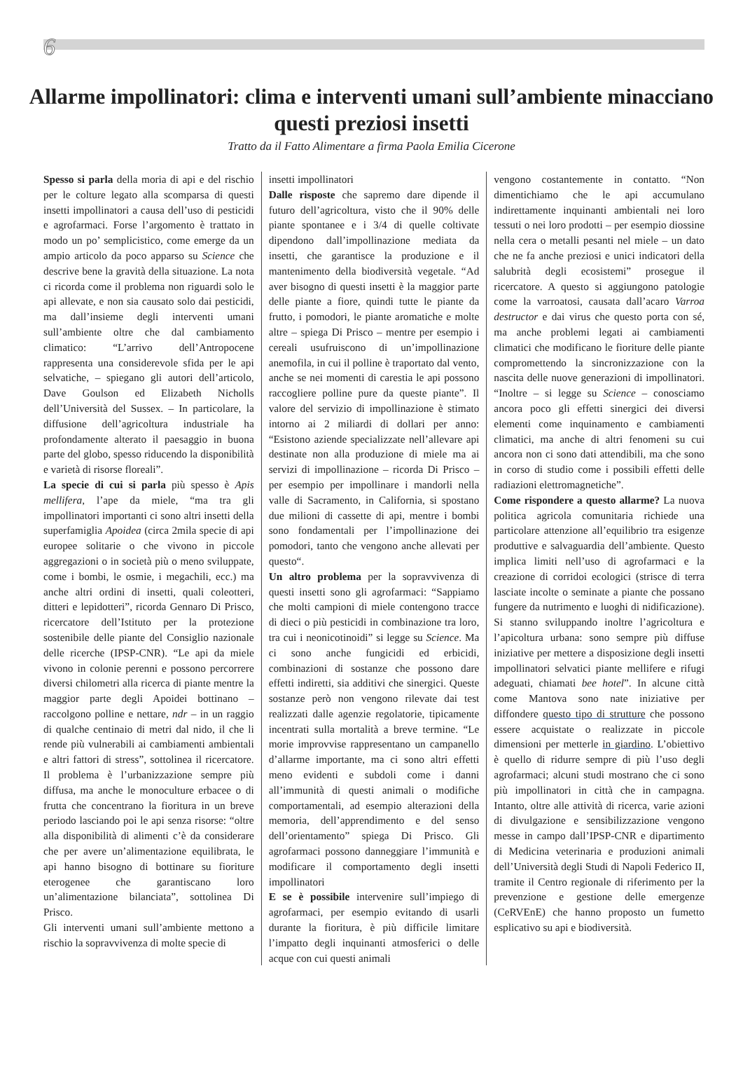6
Allarme impollinatori: clima e interventi umani sull’ambiente minacciano questi preziosi insetti
Tratto da il Fatto Alimentare a firma Paola Emilia Cicerone
Spesso si parla della moria di api e del rischio per le colture legato alla scomparsa di questi insetti impollinatori a causa dell’uso di pesticidi e agrofarmaci. Forse l’argomento è trattato in modo un po’ semplicistico, come emerge da un ampio articolo da poco apparso su Science che descrive bene la gravità della situazione. La nota ci ricorda come il problema non riguardi solo le api allevate, e non sia causato solo dai pesticidi, ma dall’insieme degli interventi umani sull’ambiente oltre che dal cambiamento climatico: “L’arrivo dell’Antropocene rappresenta una considerevole sfida per le api selvatiche, – spiegano gli autori dell’articolo, Dave Goulson ed Elizabeth Nicholls dell’Università del Sussex. – In particolare, la diffusione dell’agricoltura industriale ha profondamente alterato il paesaggio in buona parte del globo, spesso riducendo la disponibilità e varietà di risorse floreali”.
La specie di cui si parla più spesso è Apis mellifera, l’ape da miele, “ma tra gli impollinatori importanti ci sono altri insetti della superfamiglia Apoidea (circa 2mila specie di api europee solitarie o che vivono in piccole aggregazioni o in società più o meno sviluppate, come i bombi, le osmie, i megachili, ecc.) ma anche altri ordini di insetti, quali coleotteri, ditteri e lepidotteri”, ricorda Gennaro Di Prisco, ricercatore dell’Istituto per la protezione sostenibile delle piante del Consiglio nazionale delle ricerche (IPSP-CNR). “Le api da miele vivono in colonie perenni e possono percorrere diversi chilometri alla ricerca di piante mentre la maggior parte degli Apoidei bottinano – raccolgono polline e nettare, ndr – in un raggio di qualche centinaio di metri dal nido, il che li rende più vulnerabili ai cambiamenti ambientali e altri fattori di stress”, sottolinea il ricercatore. Il problema è l’urbanizzazione sempre più diffusa, ma anche le monoculture erbacee o di frutta che concentrano la fioritura in un breve periodo lasciando poi le api senza risorse: “oltre alla disponibilità di alimenti c’è da considerare che per avere un’alimentazione equilibrata, le api hanno bisogno di bottinare su fioriture eterogenee che garantiscano loro un’alimentazione bilanciata”, sottolinea Di Prisco.
Gli interventi umani sull’ambiente mettono a rischio la sopravvivenza di molte specie di
insetti impollinatori
Dalle risposte che sapremo dare dipende il futuro dell’agricoltura, visto che il 90% delle piante spontanee e i 3/4 di quelle coltivate dipendono dall’impollinazione mediata da insetti, che garantisce la produzione e il mantenimento della biodiversità vegetale. “Ad aver bisogno di questi insetti è la maggior parte delle piante a fiore, quindi tutte le piante da frutto, i pomodori, le piante aromatiche e molte altre – spiega Di Prisco – mentre per esempio i cereali usufruiscono di un’impollinazione anemofila, in cui il polline è traportato dal vento, anche se nei momenti di carestia le api possono raccogliere polline pure da queste piante”. Il valore del servizio di impollinazione è stimato intorno ai 2 miliardi di dollari per anno: “Esistono aziende specializzate nell’allevare api destinate non alla produzione di miele ma ai servizi di impollinazione – ricorda Di Prisco – per esempio per impollinare i mandorli nella valle di Sacramento, in California, si spostano due milioni di cassette di api, mentre i bombi sono fondamentali per l’impollinazione dei pomodori, tanto che vengono anche allevati per questo“.
Un altro problema per la sopravvivenza di questi insetti sono gli agrofarmaci: “Sappiamo che molti campioni di miele contengono tracce di dieci o più pesticidi in combinazione tra loro, tra cui i neonicotinoidi” si legge su Science. Ma ci sono anche fungicidi ed erbicidi, combinazioni di sostanze che possono dare effetti indiretti, sia additivi che sinergici. Queste sostanze però non vengono rilevate dai test realizzati dalle agenzie regolatorie, tipicamente incentrati sulla mortalità a breve termine. “Le morie improvvise rappresentano un campanello d’allarme importante, ma ci sono altri effetti meno evidenti e subdoli come i danni all’immunità di questi animali o modifiche comportamentali, ad esempio alterazioni della memoria, dell’apprendimento e del senso dell’orientamento” spiega Di Prisco. Gli agrofarmaci possono danneggiare l’immunità e modificare il comportamento degli insetti impollinatori
E se è possibile intervenire sull’impiego di agrofarmaci, per esempio evitando di usarli durante la fioritura, è più difficile limitare l’impatto degli inquinanti atmosferici o delle acque con cui questi animali
vengono costantemente in contatto. “Non dimentichiamo che le api accumulano indirettamente inquinanti ambientali nei loro tessuti o nei loro prodotti – per esempio diossine nella cera o metalli pesanti nel miele – un dato che ne fa anche preziosi e unici indicatori della salubrità degli ecosistemi” prosegue il ricercatore. A questo si aggiungono patologie come la varroatosi, causata dall’acaro Varroa destructor e dai virus che questo porta con sé, ma anche problemi legati ai cambiamenti climatici che modificano le fioriture delle piante compromettendo la sincronizzazione con la nascita delle nuove generazioni di impollinatori. “Inoltre – si legge su Science – conosciamo ancora poco gli effetti sinergici dei diversi elementi come inquinamento e cambiamenti climatici, ma anche di altri fenomeni su cui ancora non ci sono dati attendibili, ma che sono in corso di studio come i possibili effetti delle radiazioni elettromagnetiche”.
Come rispondere a questo allarme? La nuova politica agricola comunitaria richiede una particolare attenzione all’equilibrio tra esigenze produttive e salvaguardia dell’ambiente. Questo implica limiti nell’uso di agrofarmaci e la creazione di corridoi ecologici (strisce di terra lasciate incolte o seminate a piante che possano fungere da nutrimento e luoghi di nidificazione). Si stanno sviluppando inoltre l’agricoltura e l’apicoltura urbana: sono sempre più diffuse iniziative per mettere a disposizione degli insetti impollinatori selvatici piante mellifere e rifugi adeguati, chiamati bee hotel”. In alcune città come Mantova sono nate iniziative per diffondere questo tipo di strutture che possono essere acquistate o realizzate in piccole dimensioni per metterle in giardino. L’obiettivo è quello di ridurre sempre di più l’uso degli agrofarmaci; alcuni studi mostrano che ci sono più impollinatori in città che in campagna. Intanto, oltre alle attività di ricerca, varie azioni di divulgazione e sensibilizzazione vengono messe in campo dall’IPSP-CNR e dipartimento di Medicina veterinaria e produzioni animali dell’Università degli Studi di Napoli Federico II, tramite il Centro regionale di riferimento per la prevenzione e gestione delle emergenze (CeRVEnE) che hanno proposto un fumetto esplicativo su api e biodiversità.